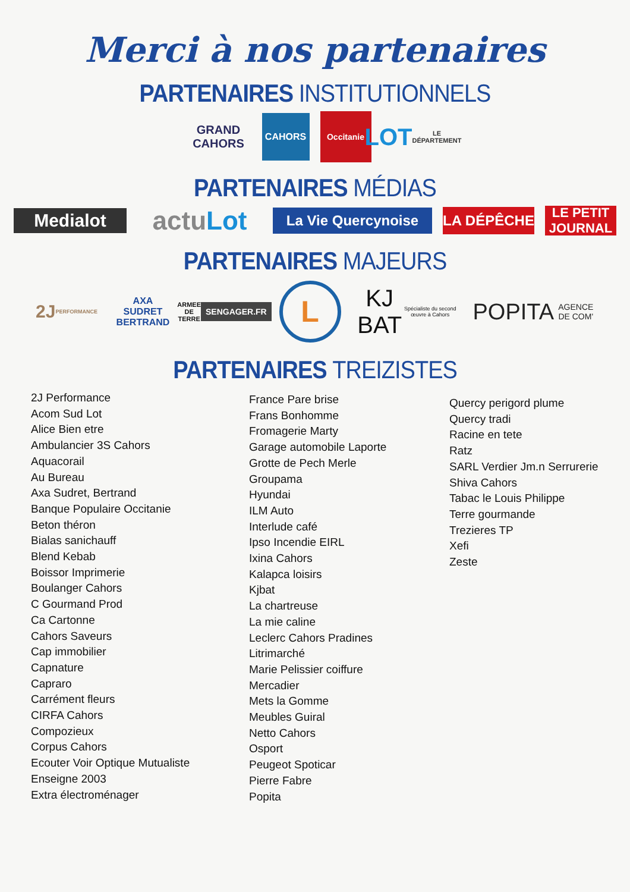Merci à nos partenaires
PARTENAIRES INSTITUTIONNELS
GRAND
CAHORS
CAHORS
Occitanie
LOT
LE DÉPARTEMENT
PARTENAIRES MÉDIAS
Medialot
actu Lot
La Vie Quercynoise
LA DÉPÊCHE
LE PETIT JOURNAL
PARTENAIRES MAJEURS
2J
PERFORMANCE
AXA
SUDRET
BERTRAND
ARMEE DE TERRE
SENGAGER.FR
L
KJ BAT
Spécialiste du second œuvre à Cahors
POPITA
AGENCE DE COM'
PARTENAIRES TREIZISTES
2J Performance
Acom Sud Lot
Alice Bien etre
Ambulancier 3S Cahors
Aquacorail
Au Bureau
Axa Sudret, Bertrand
Banque Populaire Occitanie
Beton théron
Bialas sanichauff
Blend Kebab
Boissor Imprimerie
Boulanger Cahors
C Gourmand Prod
Ca Cartonne
Cahors Saveurs
Cap immobilier
Capnature
Capraro
Carrément fleurs
CIRFA Cahors
Compozieux
Corpus Cahors
Ecouter Voir Optique Mutualiste
Enseigne 2003
Extra électroménager
France Pare brise
Frans Bonhomme
Fromagerie Marty
Garage automobile Laporte
Grotte de Pech Merle
Groupama
Hyundai
ILM Auto
Interlude café
Ipso Incendie EIRL
Ixina Cahors
Kalapca loisirs
Kjbat
La chartreuse
La mie caline
Leclerc Cahors Pradines
Litrimarché
Marie Pelissier coiffure
Mercadier
Mets la Gomme
Meubles Guiral
Netto Cahors
Osport
Peugeot Spoticar
Pierre Fabre
Popita
Quercy perigord plume
Quercy tradi
Racine en tete
Ratz
SARL Verdier Jm.n Serrurerie
Shiva Cahors
Tabac le Louis Philippe
Terre gourmande
Trezieres TP
Xefi
Zeste